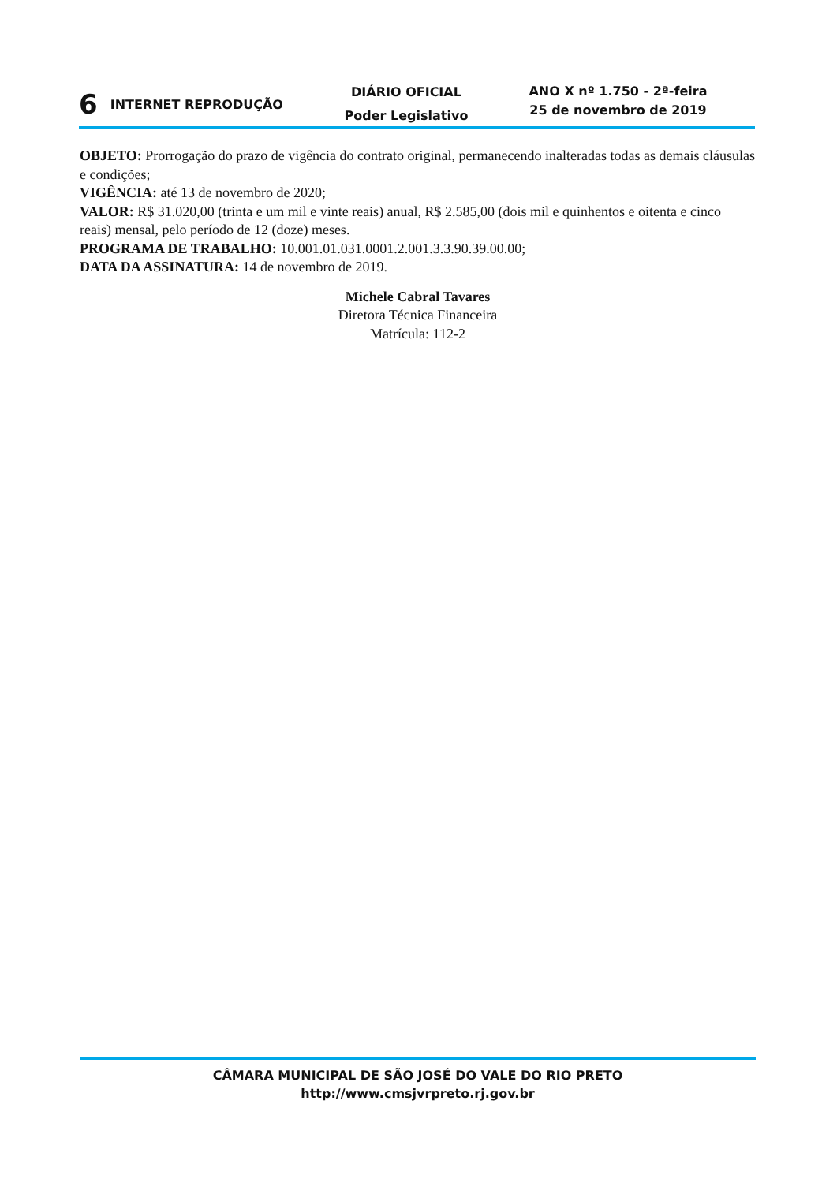6 INTERNET REPRODUÇÃO
DIÁRIO OFICIAL
Poder Legislativo
ANO X nº 1.750 - 2ª-feira
25 de novembro de 2019
OBJETO: Prorrogação do prazo de vigência do contrato original, permanecendo inalteradas todas as demais cláusulas e condições;
VIGÊNCIA: até 13 de novembro de 2020;
VALOR: R$ 31.020,00 (trinta e um mil e vinte reais) anual, R$ 2.585,00 (dois mil e quinhentos e oitenta e cinco reais) mensal, pelo período de 12 (doze) meses.
PROGRAMA DE TRABALHO: 10.001.01.031.0001.2.001.3.3.90.39.00.00;
DATA DA ASSINATURA: 14 de novembro de 2019.
Michele Cabral Tavares
Diretora Técnica Financeira
Matrícula: 112-2
CÂMARA MUNICIPAL DE SÃO JOSÉ DO VALE DO RIO PRETO
http://www.cmsjvrpreto.rj.gov.br